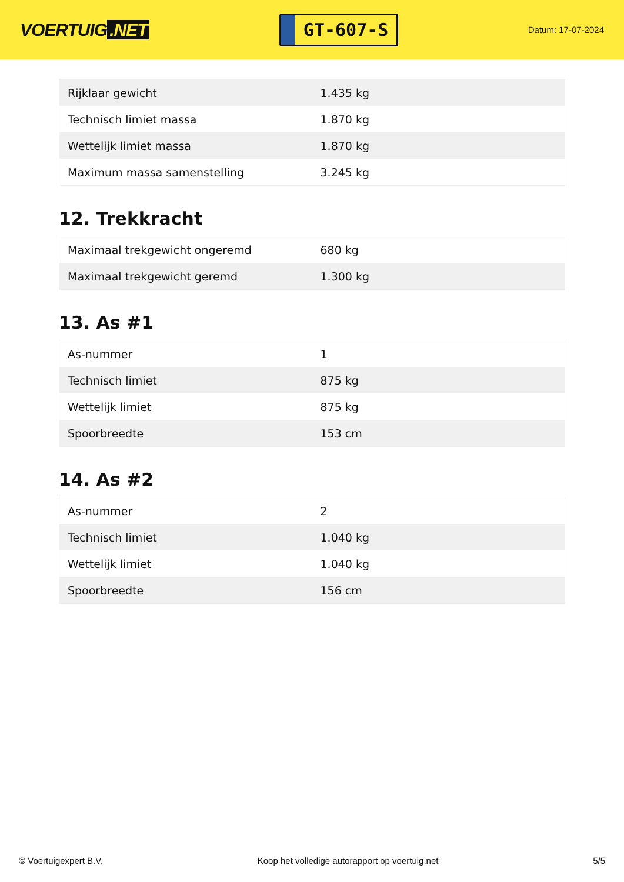VOERTUIG.NET
GT-607-S
Datum: 17-07-2024
| Rijklaar gewicht | 1.435 kg |
| Technisch limiet massa | 1.870 kg |
| Wettelijk limiet massa | 1.870 kg |
| Maximum massa samenstelling | 3.245 kg |
12. Trekkracht
| Maximaal trekgewicht ongeremd | 680 kg |
| Maximaal trekgewicht geremd | 1.300 kg |
13. As #1
| As-nummer | 1 |
| Technisch limiet | 875 kg |
| Wettelijk limiet | 875 kg |
| Spoorbreedte | 153 cm |
14. As #2
| As-nummer | 2 |
| Technisch limiet | 1.040 kg |
| Wettelijk limiet | 1.040 kg |
| Spoorbreedte | 156 cm |
© Voertuigexpert B.V. Koop het volledige autorapport op voertuig.net 5/5